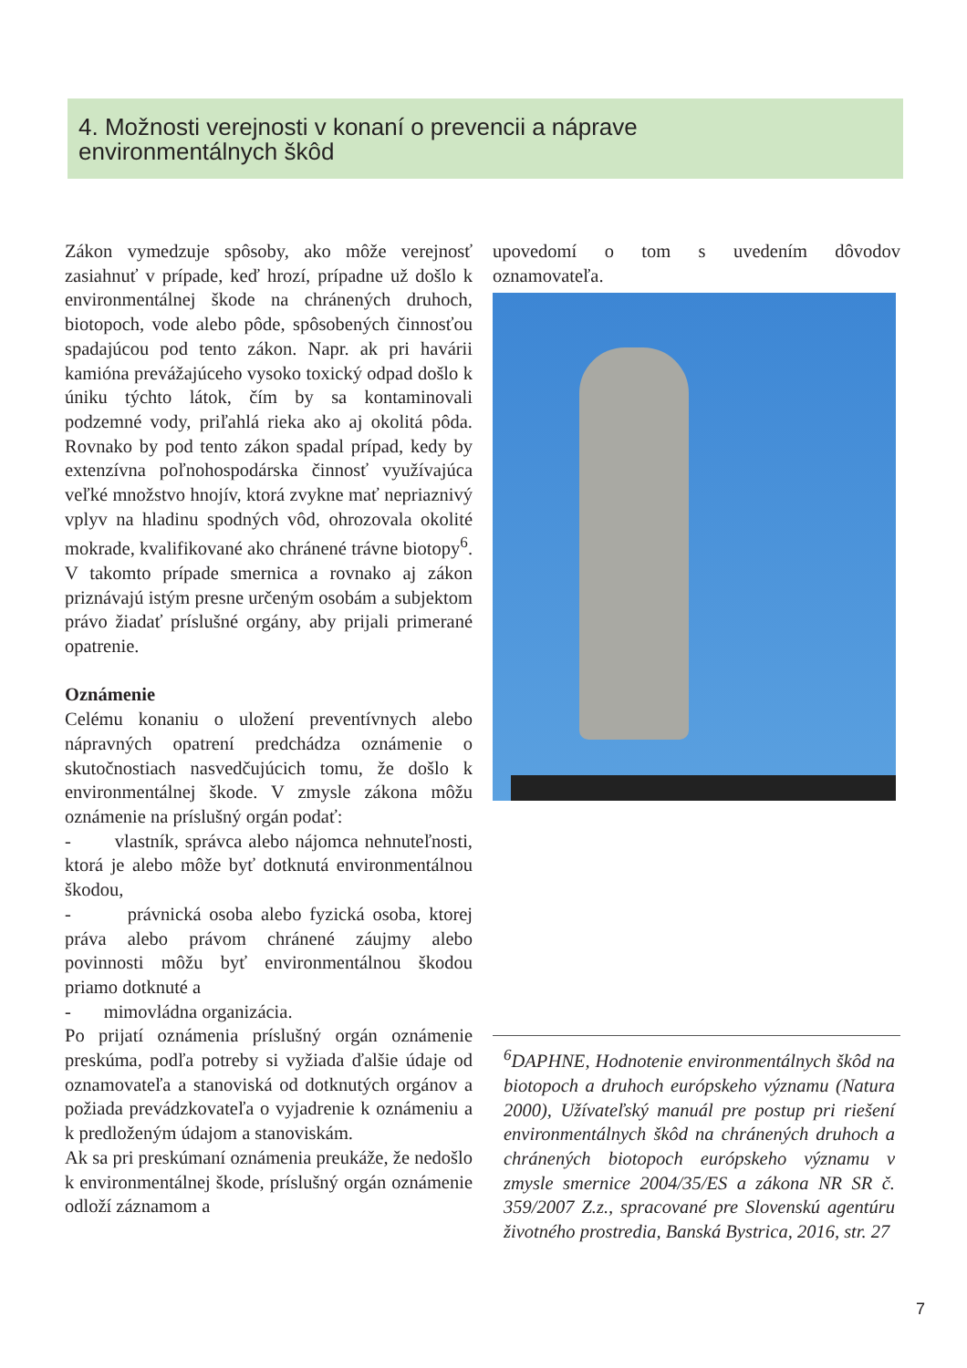4. Možnosti verejnosti v konaní o prevencii a náprave
environmentálnych škôd
Zákon vymedzuje spôsoby, ako môže verejnosť zasiahnuť v prípade, keď hrozí, prípadne už došlo k environmentálnej škode na chránených druhoch, biotopoch, vode alebo pôde, spôsobených činnosťou spadajúcou pod tento zákon. Napr. ak pri havárii kamióna prevážajúceho vysoko toxický odpad došlo k úniku týchto látok, čím by sa kontaminovali podzemné vody, priľahlá rieka ako aj okolitá pôda. Rovnako by pod tento zákon spadal prípad, kedy by extenzívna poľnohospodárska činnosť využívajúca veľké množstvo hnojív, ktorá zvykne mať nepriaznivý vplyv na hladinu spodných vôd, ohrozovala okolité mokrade, kvalifikované ako chránené trávne biotopy<sup>6</sup>. V takomto prípade smernica a rovnako aj zákon priznávajú istým presne určeným osobám a subjektom právo žiadať príslušné orgány, aby prijali primerané opatrenie.
Oznámenie
Celému konaniu o uložení preventívnych alebo nápravných opatrení predchádza oznámenie o skutočnostiach nasvedčujúcich tomu, že došlo k environmentálnej škode. V zmysle zákona môžu oznámenie na príslušný orgán podať:
- vlastník, správca alebo nájomca nehnuteľnosti, ktorá je alebo môže byť dotknutá environmentálnou škodou,
- právnická osoba alebo fyzická osoba, ktorej práva alebo právom chránené záujmy alebo povinnosti môžu byť environmentálnou škodou priamo dotknuté a
- mimovládna organizácia.
Po prijatí oznámenia príslušný orgán oznámenie preskúma, podľa potreby si vyžiada ďalšie údaje od oznamovateľa a stanoviská od dotknutých orgánov a požiada prevádzkovateľa o vyjadrenie k oznámeniu a k predloženým údajom a stanoviskám.
Ak sa pri preskúmaní oznámenia preukáže, že nedošlo k environmentálnej škode, príslušný orgán oznámenie odloží záznamom a
upovedomí o tom s uvedením dôvodov oznamovateľa.
<sup>6</sup> DAPHNE, Hodnotenie environmentálnych škôd na biotopoch a druhoch európskeho významu (Natura 2000), Užívateľský manuál pre postup pri riešení environmentálnych škôd na chránených druhoch a chránených biotopoch európskeho významu v zmysle smernice 2004/35/ES a zákona NR SR č. 359/2007 Z.z., spracované pre Slovenskú agentúru životného prostredia, Banská Bystrica, 2016, str. 27
7